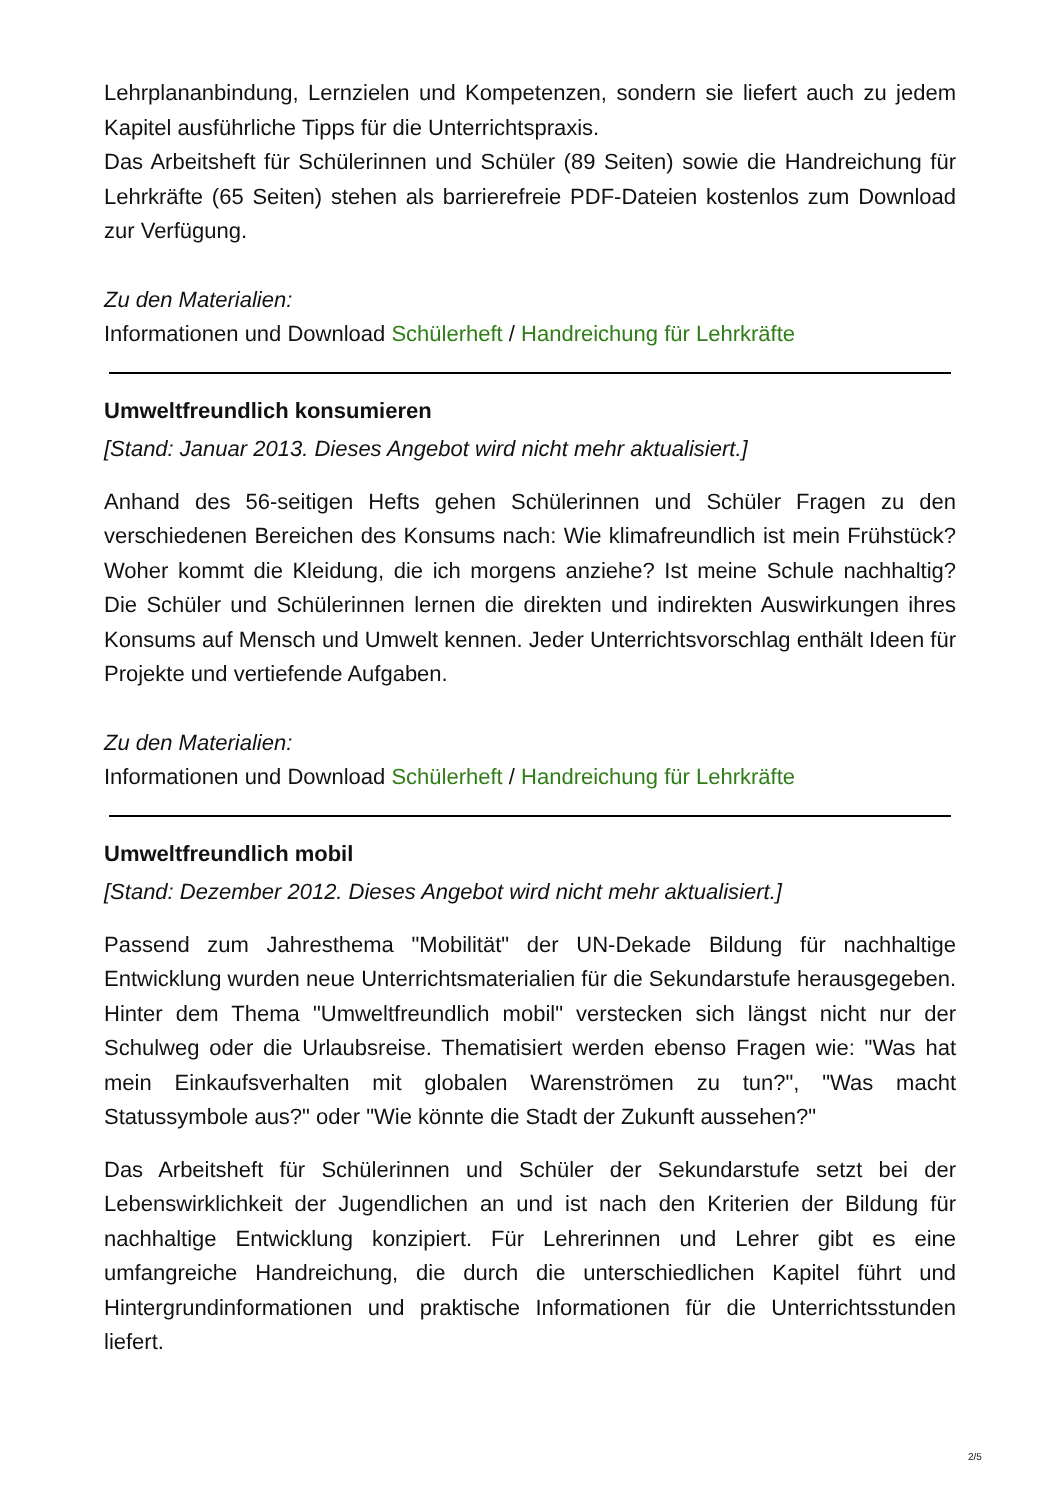Lehrplananbindung, Lernzielen und Kompetenzen, sondern sie liefert auch zu jedem Kapitel ausführliche Tipps für die Unterrichtspraxis.
Das Arbeitsheft für Schülerinnen und Schüler (89 Seiten) sowie die Handreichung für Lehrkräfte (65 Seiten) stehen als barrierefreie PDF-Dateien kostenlos zum Download zur Verfügung.
Zu den Materialien:
Informationen und Download Schülerheft / Handreichung für Lehrkräfte
Umweltfreundlich konsumieren
[Stand: Januar 2013. Dieses Angebot wird nicht mehr aktualisiert.]
Anhand des 56-seitigen Hefts gehen Schülerinnen und Schüler Fragen zu den verschiedenen Bereichen des Konsums nach: Wie klimafreundlich ist mein Frühstück? Woher kommt die Kleidung, die ich morgens anziehe? Ist meine Schule nachhaltig? Die Schüler und Schülerinnen lernen die direkten und indirekten Auswirkungen ihres Konsums auf Mensch und Umwelt kennen. Jeder Unterrichtsvorschlag enthält Ideen für Projekte und vertiefende Aufgaben.
Zu den Materialien:
Informationen und Download Schülerheft / Handreichung für Lehrkräfte
Umweltfreundlich mobil
[Stand: Dezember 2012. Dieses Angebot wird nicht mehr aktualisiert.]
Passend zum Jahresthema "Mobilität" der UN-Dekade Bildung für nachhaltige Entwicklung wurden neue Unterrichtsmaterialien für die Sekundarstufe herausgegeben. Hinter dem Thema "Umweltfreundlich mobil" verstecken sich längst nicht nur der Schulweg oder die Urlaubsreise. Thematisiert werden ebenso Fragen wie: "Was hat mein Einkaufsverhalten mit globalen Warenströmen zu tun?", "Was macht Statussymbole aus?" oder "Wie könnte die Stadt der Zukunft aussehen?"
Das Arbeitsheft für Schülerinnen und Schüler der Sekundarstufe setzt bei der Lebenswirklichkeit der Jugendlichen an und ist nach den Kriterien der Bildung für nachhaltige Entwicklung konzipiert. Für Lehrerinnen und Lehrer gibt es eine umfangreiche Handreichung, die durch die unterschiedlichen Kapitel führt und Hintergrundinformationen und praktische Informationen für die Unterrichtsstunden liefert.
2/5